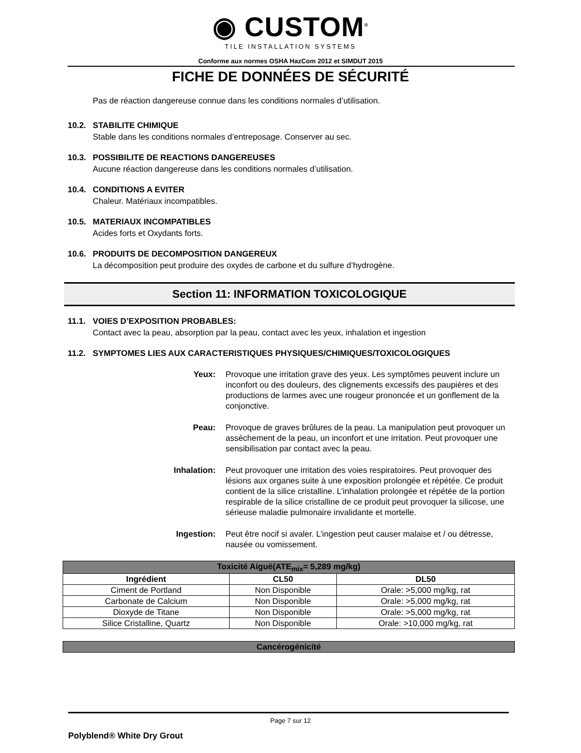◉ CUSTOM<sup>®</sup>
TILE INSTALLATION SYSTEMS
Conforme aux normes OSHA HazCom 2012 et SIMDUT 2015
FICHE DE DONNÉES DE SÉCURITÉ
Pas de réaction dangereuse connue dans les conditions normales d’utilisation.
10.2. STABILITE CHIMIQUE
Stable dans les conditions normales d’entreposage. Conserver au sec.
10.3. POSSIBILITE DE REACTIONS DANGEREUSES
Aucune réaction dangereuse dans les conditions normales d’utilisation.
10.4. CONDITIONS A EVITER
Chaleur. Matériaux incompatibles.
10.5. MATERIAUX INCOMPATIBLES
Acides forts et Oxydants forts.
10.6. PRODUITS DE DECOMPOSITION DANGEREUX
La décomposition peut produire des oxydes de carbone et du sulfure d’hydrogène.
Section 11: INFORMATION TOXICOLOGIQUE
11.1. VOIES D’EXPOSITION PROBABLES:
Contact avec la peau, absorption par la peau, contact avec les yeux, inhalation et ingestion
11.2. SYMPTOMES LIES AUX CARACTERISTIQUES PHYSIQUES/CHIMIQUES/TOXICOLOGIQUES
Yeux: Provoque une irritation grave des yeux. Les symptômes peuvent inclure un inconfort ou des douleurs, des clignements excessifs des paupières et des productions de larmes avec une rougeur prononcée et un gonflement de la conjonctive.
Peau: Provoque de graves brûlures de la peau. La manipulation peut provoquer un assèchement de la peau, un inconfort et une irritation. Peut provoquer une sensibilisation par contact avec la peau.
Inhalation: Peut provoquer une irritation des voies respiratoires. Peut provoquer des lésions aux organes suite à une exposition prolongée et répétée. Ce produit contient de la silice cristalline. L’inhalation prolongée et répétée de la portion respirable de la silice cristalline de ce produit peut provoquer la silicose, une sérieuse maladie pulmonaire invalidante et mortelle.
Ingestion: Peut être nocif si avaler. L’ingestion peut causer malaise et / ou détresse, nausée ou vomissement.
| Toxicité Aiguë(ATE<sub>mix</sub>= 5,289 mg/kg) | | |
| --- | --- | --- |
| Ingrédient | CL50 | DL50 |
| Ciment de Portland | Non Disponible | Orale: >5,000 mg/kg, rat |
| Carbonate de Calcium | Non Disponible | Orale: >5,000 mg/kg, rat |
| Dioxyde de Titane | Non Disponible | Orale: >5,000 mg/kg, rat |
| Silice Cristalline, Quartz | Non Disponible | Orale: >10,000 mg/kg, rat |
| Cancérogénicité |
| --- |
Page 7 sur 12
Polyblend® White Dry Grout